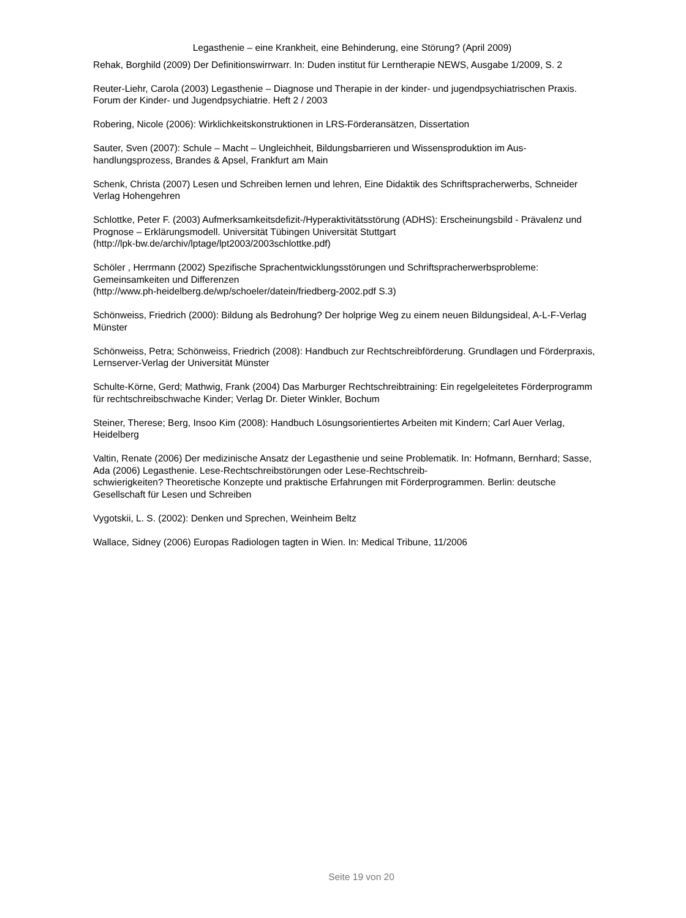Legasthenie – eine Krankheit, eine Behinderung, eine Störung? (April 2009)
Rehak, Borghild (2009) Der Definitionswirrwarr. In: Duden institut für Lerntherapie NEWS, Ausgabe 1/2009, S. 2
Reuter-Liehr, Carola (2003) Legasthenie – Diagnose und Therapie in der kinder- und jugendpsychiatrischen Praxis. Forum der Kinder- und Jugendpsychiatrie. Heft 2 / 2003
Robering, Nicole (2006): Wirklichkeitskonstruktionen in LRS-Förderansätzen, Dissertation
Sauter, Sven (2007): Schule – Macht – Ungleichheit, Bildungsbarrieren und Wissensproduktion im Aus-
handlungsprozess, Brandes & Apsel, Frankfurt am Main
Schenk, Christa (2007) Lesen und Schreiben lernen und lehren, Eine Didaktik des Schriftspracherwerbs, Schneider Verlag Hohengehren
Schlottke, Peter F. (2003) Aufmerksamkeitsdefizit-/Hyperaktivitätsstörung (ADHS): Erscheinungsbild - Prävalenz und Prognose – Erklärungsmodell. Universität Tübingen Universität Stuttgart
(http://lpk-bw.de/archiv/lptage/lpt2003/2003schlottke.pdf)
Schöler , Herrmann (2002) Spezifische Sprachentwicklungsstörungen und Schriftspracherwerbsprobleme: Gemeinsamkeiten und Differenzen
(http://www.ph-heidelberg.de/wp/schoeler/datein/friedberg-2002.pdf S.3)
Schönweiss, Friedrich (2000): Bildung als Bedrohung? Der holprige Weg zu einem neuen Bildungsideal, A-L-F-Verlag Münster
Schönweiss, Petra; Schönweiss, Friedrich (2008): Handbuch zur Rechtschreibförderung. Grundlagen und Förderpraxis, Lernserver-Verlag der Universität Münster
Schulte-Körne, Gerd; Mathwig, Frank (2004) Das Marburger Rechtschreibtraining: Ein regelgeleitetes Förderprogramm für rechtschreibschwache Kinder; Verlag Dr. Dieter Winkler, Bochum
Steiner, Therese; Berg, Insoo Kim (2008): Handbuch Lösungsorientiertes Arbeiten mit Kindern; Carl Auer Verlag, Heidelberg
Valtin, Renate (2006) Der medizinische Ansatz der Legasthenie und seine Problematik. In: Hofmann, Bernhard; Sasse, Ada (2006) Legasthenie. Lese-Rechtschreibstörungen oder Lese-Rechtschreib-
schwierigkeiten? Theoretische Konzepte und praktische Erfahrungen mit Förderprogrammen. Berlin: deutsche Gesellschaft für Lesen und Schreiben
Vygotskii, L. S. (2002): Denken und Sprechen, Weinheim Beltz
Wallace, Sidney (2006) Europas Radiologen tagten in Wien. In: Medical Tribune, 11/2006
Seite 19 von 20